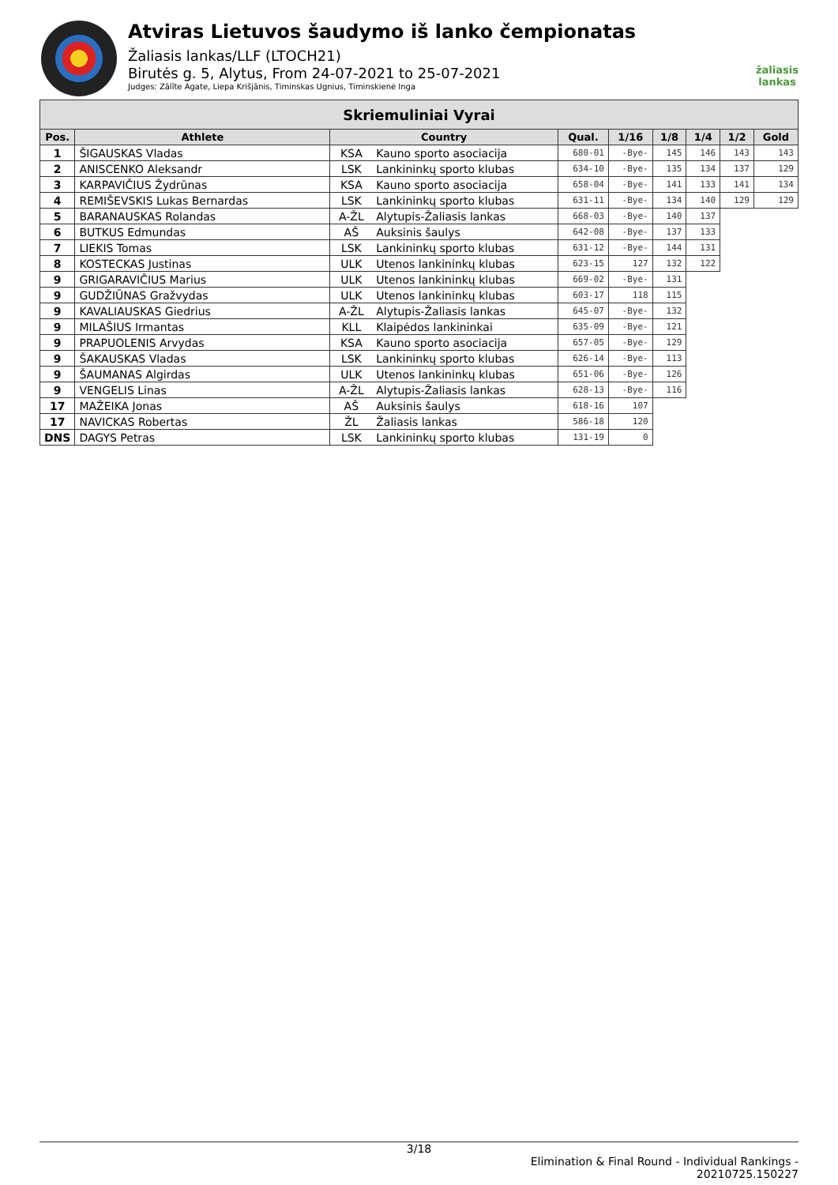Atviras Lietuvos šaudymo iš lanko čempionatas
Žaliasis lankas/LLF (LTOCH21)
Birutės g. 5, Alytus, From 24-07-2021 to 25-07-2021
Judges: Zālīte Agate, Liepa Krišjānis, Timinskas Ugnius, Timinskienė Inga
žaliasis
lankas
| Skriemuliniai Vyrai | | | | | | | | | |
| --- | --- | --- | --- | --- | --- | --- | --- | --- | --- |
| Pos. | Athlete | Country | | Qual. | 1/16 | 1/8 | 1/4 | 1/2 | Gold |
| 1 | ŠIGAUSKAS Vladas | KSA | Kauno sporto asociacija | 680-01 | -Bye- | 145 | 146 | 143 | 143 |
| 2 | ANISCENKO Aleksandr | LSK | Lankininkų sporto klubas | 634-10 | -Bye- | 135 | 134 | 137 | 129 |
| 3 | KARPAVIČIUS Žydrūnas | KSA | Kauno sporto asociacija | 658-04 | -Bye- | 141 | 133 | 141 | 134 |
| 4 | REMIŠEVSKIS Lukas Bernardas | LSK | Lankininkų sporto klubas | 631-11 | -Bye- | 134 | 140 | 129 | 129 |
| 5 | BARANAUSKAS Rolandas | A-ŽL | Alytupis-Žaliasis lankas | 668-03 | -Bye- | 140 | 137 | | |
| 6 | BUTKUS Edmundas | AŠ | Auksinis šaulys | 642-08 | -Bye- | 137 | 133 | | |
| 7 | LIEKIS Tomas | LSK | Lankininkų sporto klubas | 631-12 | -Bye- | 144 | 131 | | |
| 8 | KOSTECKAS Justinas | ULK | Utenos lankininkų klubas | 623-15 | 127 | 132 | 122 | | |
| 9 | GRIGARAVIČIUS Marius | ULK | Utenos lankininkų klubas | 669-02 | -Bye- | 131 | | | |
| 9 | GUDŽIŪNAS Gražvydas | ULK | Utenos lankininkų klubas | 603-17 | 118 | 115 | | | |
| 9 | KAVALIAUSKAS Giedrius | A-ŽL | Alytupis-Žaliasis lankas | 645-07 | -Bye- | 132 | | | |
| 9 | MILAŠIUS Irmantas | KLL | Klaipėdos lankininkai | 635-09 | -Bye- | 121 | | | |
| 9 | PRAPUOLENIS Arvydas | KSA | Kauno sporto asociacija | 657-05 | -Bye- | 129 | | | |
| 9 | ŠAKAUSKAS Vladas | LSK | Lankininkų sporto klubas | 626-14 | -Bye- | 113 | | | |
| 9 | ŠAUMANAS Algirdas | ULK | Utenos lankininkų klubas | 651-06 | -Bye- | 126 | | | |
| 9 | VENGELIS Linas | A-ŽL | Alytupis-Žaliasis lankas | 628-13 | -Bye- | 116 | | | |
| 17 | MAŽEIKA Jonas | AŠ | Auksinis šaulys | 618-16 | 107 | | | | |
| 17 | NAVICKAS Robertas | ŽL | Žaliasis lankas | 586-18 | 120 | | | | |
| DNS | DAGYS Petras | LSK | Lankininkų sporto klubas | 131-19 | 0 | | | | |
3/18
Elimination & Final Round - Individual Rankings -
20210725.150227